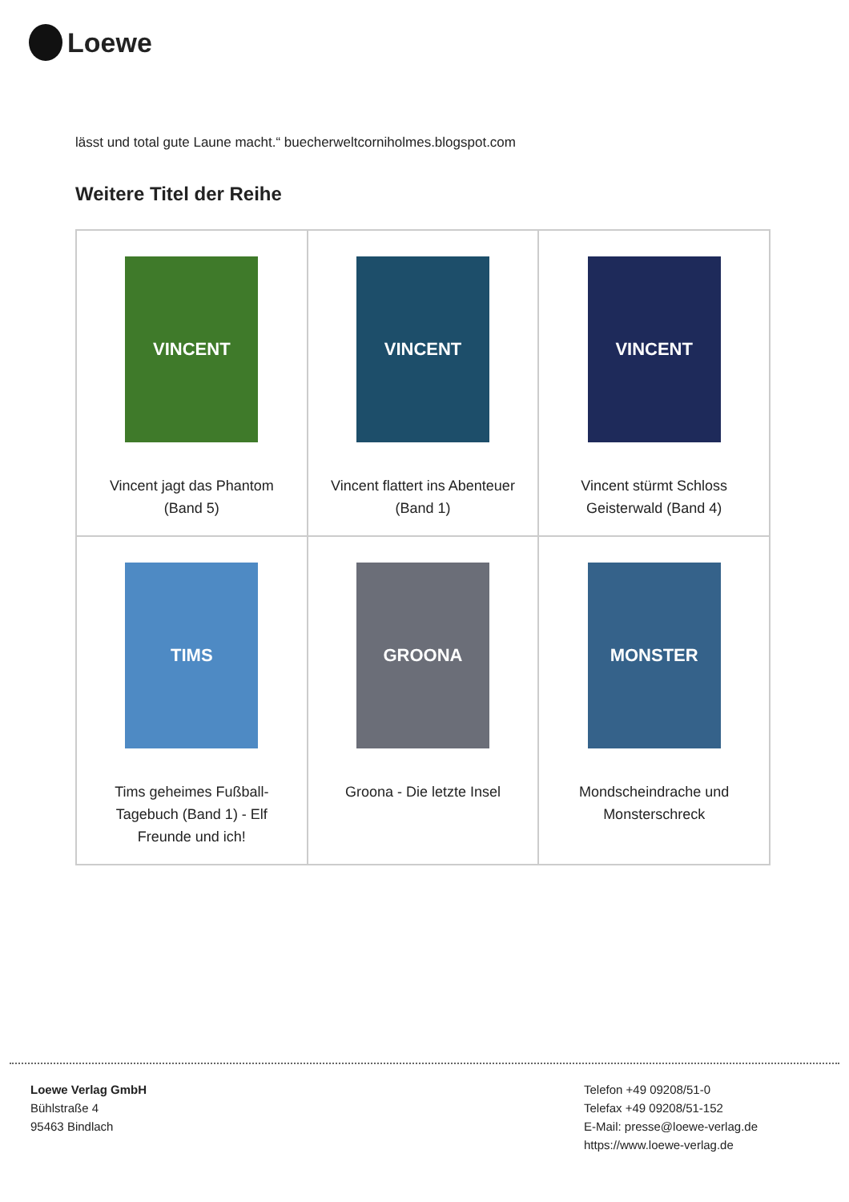Loewe
lässt und total gute Laune macht.“ buecherweltcorniholmes.blogspot.com
Weitere Titel der Reihe
| VINCENT Vincent jagt das Phantom (Band 5) | VINCENT Vincent flattert ins Abenteuer (Band 1) | VINCENT Vincent stürmt Schloss Geisterwald (Band 4) |
| TIMS Tims geheimes Fußball-Tagebuch (Band 1) - Elf Freunde und ich! | GROONA Groona - Die letzte Insel | MONSTER Mondscheindrache und Monsterschreck |
Loewe Verlag GmbH
Bühlstraße 4
95463 Bindlach
Telefon +49 09208/51-0
Telefax +49 09208/51-152
E-Mail: presse@loewe-verlag.de
https://www.loewe-verlag.de